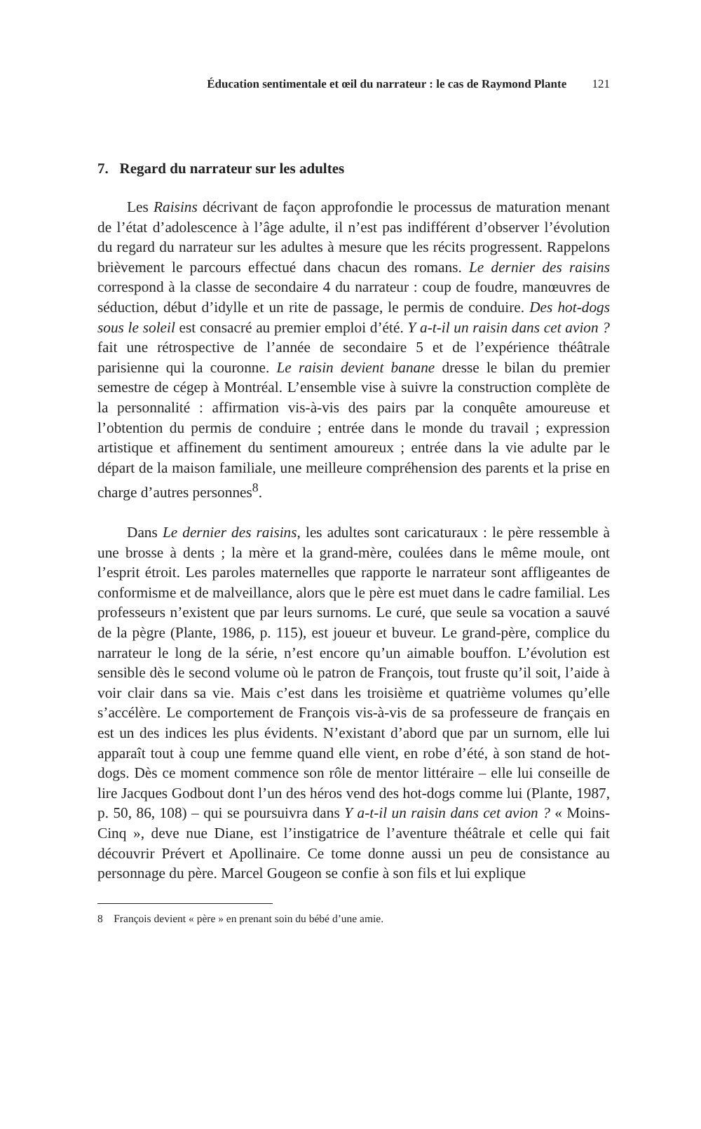Éducation sentimentale et œil du narrateur : le cas de Raymond Plante 121
7. Regard du narrateur sur les adultes
Les Raisins décrivant de façon approfondie le processus de maturation menant de l’état d’adolescence à l’âge adulte, il n’est pas indifférent d’observer l’évolution du regard du narrateur sur les adultes à mesure que les récits progressent. Rappelons brièvement le parcours effectué dans chacun des romans. Le dernier des raisins correspond à la classe de secondaire 4 du narrateur : coup de foudre, manœuvres de séduction, début d’idylle et un rite de passage, le permis de conduire. Des hot-dogs sous le soleil est consacré au premier emploi d’été. Y a-t-il un raisin dans cet avion ? fait une rétrospective de l’année de secondaire 5 et de l’expérience théâtrale parisienne qui la couronne. Le raisin devient banane dresse le bilan du premier semestre de cégep à Montréal. L’ensemble vise à suivre la construction complète de la personnalité : affirmation vis-à-vis des pairs par la conquête amoureuse et l’obtention du permis de conduire ; entrée dans le monde du travail ; expression artistique et affinement du sentiment amoureux ; entrée dans la vie adulte par le départ de la maison familiale, une meilleure compréhension des parents et la prise en charge d’autres personnes<sup>8</sup>.
Dans Le dernier des raisins, les adultes sont caricaturaux : le père ressemble à une brosse à dents ; la mère et la grand-mère, coulées dans le même moule, ont l’esprit étroit. Les paroles maternelles que rapporte le narrateur sont affligeantes de conformisme et de malveillance, alors que le père est muet dans le cadre familial. Les professeurs n’existent que par leurs surnoms. Le curé, que seule sa vocation a sauvé de la pègre (Plante, 1986, p. 115), est joueur et buveur. Le grand-père, complice du narrateur le long de la série, n’est encore qu’un aimable bouffon. L’évolution est sensible dès le second volume où le patron de François, tout fruste qu’il soit, l’aide à voir clair dans sa vie. Mais c’est dans les troisième et quatrième volumes qu’elle s’accélère. Le comportement de François vis-à-vis de sa professeure de français en est un des indices les plus évidents. N’existant d’abord que par un surnom, elle lui apparaît tout à coup une femme quand elle vient, en robe d’été, à son stand de hot-dogs. Dès ce moment commence son rôle de mentor littéraire – elle lui conseille de lire Jacques Godbout dont l’un des héros vend des hot-dogs comme lui (Plante, 1987, p. 50, 86, 108) – qui se poursuivra dans Y a-t-il un raisin dans cet avion ? « Moins-Cinq », deve nue Diane, est l’instigatrice de l’aventure théâtrale et celle qui fait découvrir Prévert et Apollinaire. Ce tome donne aussi un peu de consistance au personnage du père. Marcel Gougeon se confie à son fils et lui explique
8 François devient « père » en prenant soin du bébé d’une amie.